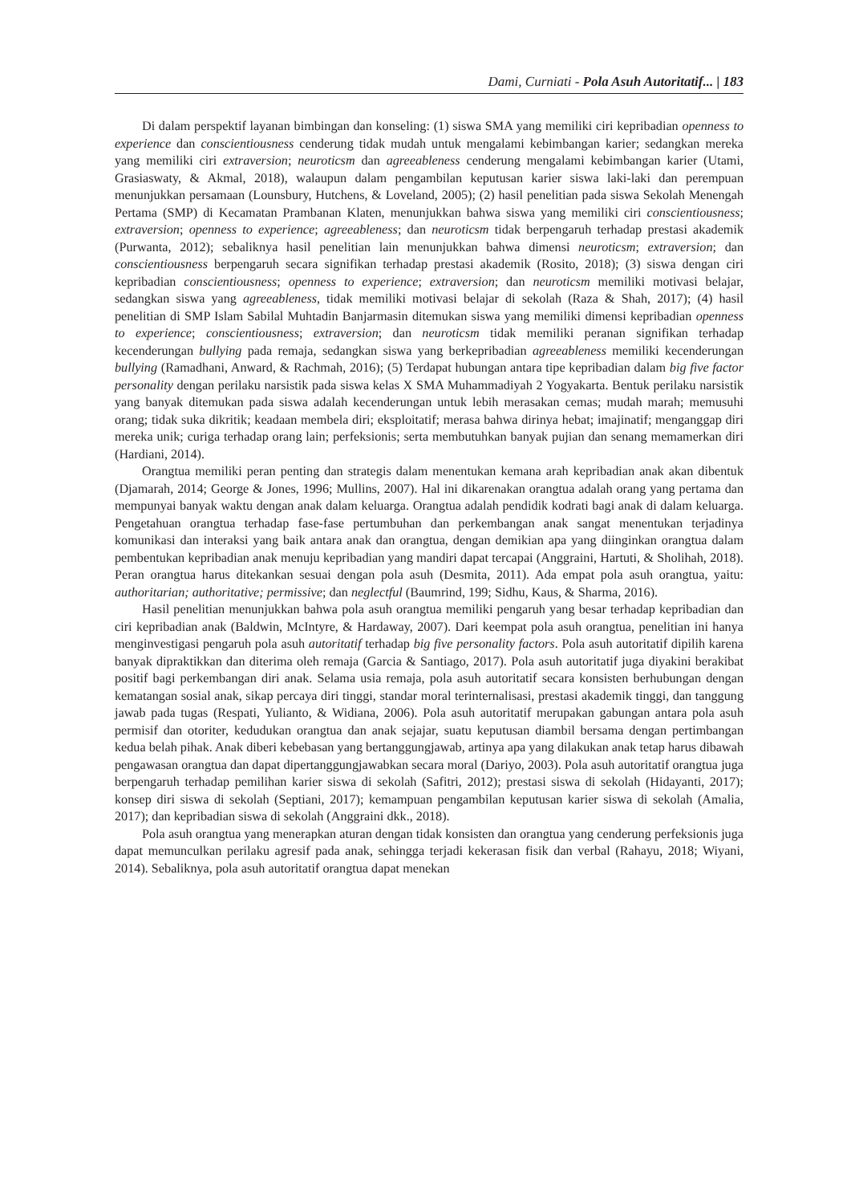Dami, Curniati - Pola Asuh Autoritatif... | 183
Di dalam perspektif layanan bimbingan dan konseling: (1) siswa SMA yang memiliki ciri kepribadian openness to experience dan conscientiousness cenderung tidak mudah untuk mengalami kebimbangan karier; sedangkan mereka yang memiliki ciri extraversion; neuroticsm dan agreeableness cenderung mengalami kebimbangan karier (Utami, Grasiaswaty, & Akmal, 2018), walaupun dalam pengambilan keputusan karier siswa laki-laki dan perempuan menunjukkan persamaan (Lounsbury, Hutchens, & Loveland, 2005); (2) hasil penelitian pada siswa Sekolah Menengah Pertama (SMP) di Kecamatan Prambanan Klaten, menunjukkan bahwa siswa yang memiliki ciri conscientiousness; extraversion; openness to experience; agreeableness; dan neuroticsm tidak berpengaruh terhadap prestasi akademik (Purwanta, 2012); sebaliknya hasil penelitian lain menunjukkan bahwa dimensi neuroticsm; extraversion; dan conscientiousness berpengaruh secara signifikan terhadap prestasi akademik (Rosito, 2018); (3) siswa dengan ciri kepribadian conscientiousness; openness to experience; extraversion; dan neuroticsm memiliki motivasi belajar, sedangkan siswa yang agreeableness, tidak memiliki motivasi belajar di sekolah (Raza & Shah, 2017); (4) hasil penelitian di SMP Islam Sabilal Muhtadin Banjarmasin ditemukan siswa yang memiliki dimensi kepribadian openness to experience; conscientiousness; extraversion; dan neuroticsm tidak memiliki peranan signifikan terhadap kecenderungan bullying pada remaja, sedangkan siswa yang berkepribadian agreeableness memiliki kecenderungan bullying (Ramadhani, Anward, & Rachmah, 2016); (5) Terdapat hubungan antara tipe kepribadian dalam big five factor personality dengan perilaku narsistik pada siswa kelas X SMA Muhammadiyah 2 Yogyakarta. Bentuk perilaku narsistik yang banyak ditemukan pada siswa adalah kecenderungan untuk lebih merasakan cemas; mudah marah; memusuhi orang; tidak suka dikritik; keadaan membela diri; eksploitatif; merasa bahwa dirinya hebat; imajinatif; menganggap diri mereka unik; curiga terhadap orang lain; perfeksionis; serta membutuhkan banyak pujian dan senang memamerkan diri (Hardiani, 2014).
Orangtua memiliki peran penting dan strategis dalam menentukan kemana arah kepribadian anak akan dibentuk (Djamarah, 2014; George & Jones, 1996; Mullins, 2007). Hal ini dikarenakan orangtua adalah orang yang pertama dan mempunyai banyak waktu dengan anak dalam keluarga. Orangtua adalah pendidik kodrati bagi anak di dalam keluarga. Pengetahuan orangtua terhadap fase-fase pertumbuhan dan perkembangan anak sangat menentukan terjadinya komunikasi dan interaksi yang baik antara anak dan orangtua, dengan demikian apa yang diinginkan orangtua dalam pembentukan kepribadian anak menuju kepribadian yang mandiri dapat tercapai (Anggraini, Hartuti, & Sholihah, 2018). Peran orangtua harus ditekankan sesuai dengan pola asuh (Desmita, 2011). Ada empat pola asuh orangtua, yaitu: authoritarian; authoritative; permissive; dan neglectful (Baumrind, 199; Sidhu, Kaus, & Sharma, 2016).
Hasil penelitian menunjukkan bahwa pola asuh orangtua memiliki pengaruh yang besar terhadap kepribadian dan ciri kepribadian anak (Baldwin, McIntyre, & Hardaway, 2007). Dari keempat pola asuh orangtua, penelitian ini hanya menginvestigasi pengaruh pola asuh autoritatif terhadap big five personality factors. Pola asuh autoritatif dipilih karena banyak dipraktikkan dan diterima oleh remaja (Garcia & Santiago, 2017). Pola asuh autoritatif juga diyakini berakibat positif bagi perkembangan diri anak. Selama usia remaja, pola asuh autoritatif secara konsisten berhubungan dengan kematangan sosial anak, sikap percaya diri tinggi, standar moral terinternalisasi, prestasi akademik tinggi, dan tanggung jawab pada tugas (Respati, Yulianto, & Widiana, 2006). Pola asuh autoritatif merupakan gabungan antara pola asuh permisif dan otoriter, kedudukan orangtua dan anak sejajar, suatu keputusan diambil bersama dengan pertimbangan kedua belah pihak. Anak diberi kebebasan yang bertanggungjawab, artinya apa yang dilakukan anak tetap harus dibawah pengawasan orangtua dan dapat dipertanggungjawabkan secara moral (Dariyo, 2003). Pola asuh autoritatif orangtua juga berpengaruh terhadap pemilihan karier siswa di sekolah (Safitri, 2012); prestasi siswa di sekolah (Hidayanti, 2017); konsep diri siswa di sekolah (Septiani, 2017); kemampuan pengambilan keputusan karier siswa di sekolah (Amalia, 2017); dan kepribadian siswa di sekolah (Anggraini dkk., 2018).
Pola asuh orangtua yang menerapkan aturan dengan tidak konsisten dan orangtua yang cenderung perfeksionis juga dapat memunculkan perilaku agresif pada anak, sehingga terjadi kekerasan fisik dan verbal (Rahayu, 2018; Wiyani, 2014). Sebaliknya, pola asuh autoritatif orangtua dapat menekan